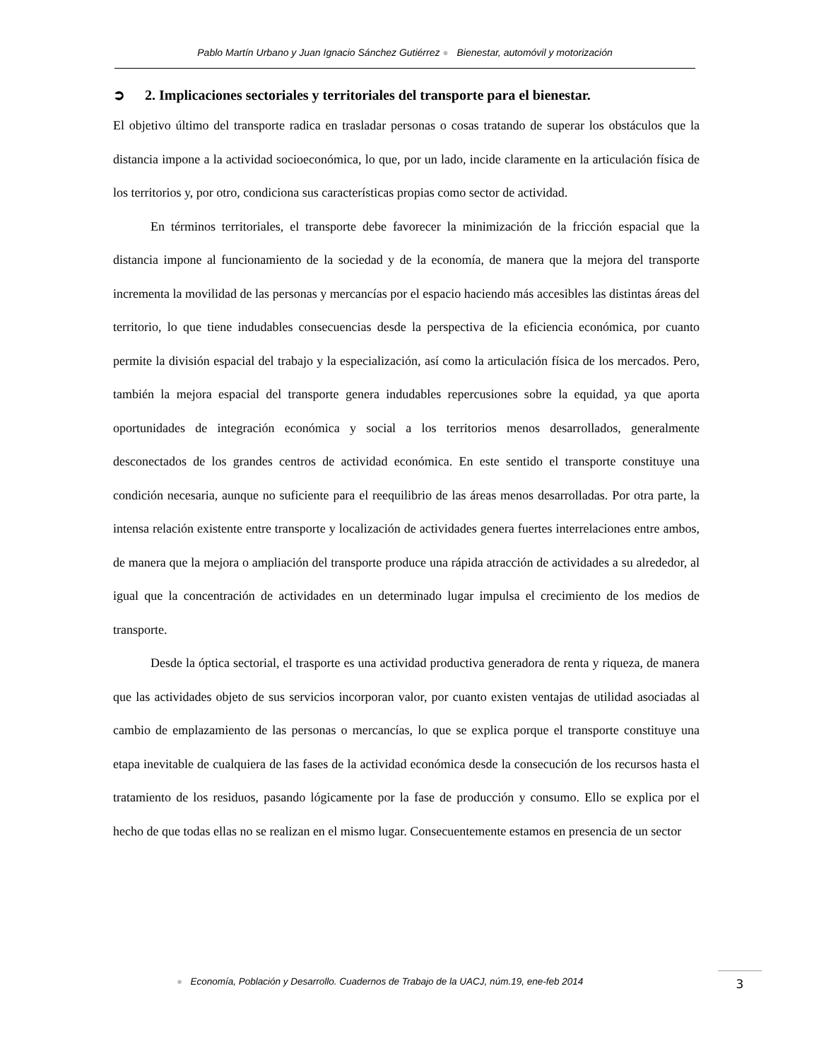Pablo Martín Urbano y Juan Ignacio Sánchez Gutiérrez ● Bienestar, automóvil y motorización
➲ 2. Implicaciones sectoriales y territoriales del transporte para el bienestar.
El objetivo último del transporte radica en trasladar personas o cosas tratando de superar los obstáculos que la distancia impone a la actividad socioeconómica, lo que, por un lado, incide claramente en la articulación física de los territorios y, por otro, condiciona sus características propias como sector de actividad.
En términos territoriales, el transporte debe favorecer la minimización de la fricción espacial que la distancia impone al funcionamiento de la sociedad y de la economía, de manera que la mejora del transporte incrementa la movilidad de las personas y mercancías por el espacio haciendo más accesibles las distintas áreas del territorio, lo que tiene indudables consecuencias desde la perspectiva de la eficiencia económica, por cuanto permite la división espacial del trabajo y la especialización, así como la articulación física de los mercados. Pero, también la mejora espacial del transporte genera indudables repercusiones sobre la equidad, ya que aporta oportunidades de integración económica y social a los territorios menos desarrollados, generalmente desconectados de los grandes centros de actividad económica. En este sentido el transporte constituye una condición necesaria, aunque no suficiente para el reequilibrio de las áreas menos desarrolladas. Por otra parte, la intensa relación existente entre transporte y localización de actividades genera fuertes interrelaciones entre ambos, de manera que la mejora o ampliación del transporte produce una rápida atracción de actividades a su alrededor, al igual que la concentración de actividades en un determinado lugar impulsa el crecimiento de los medios de transporte.
Desde la óptica sectorial, el trasporte es una actividad productiva generadora de renta y riqueza, de manera que las actividades objeto de sus servicios incorporan valor, por cuanto existen ventajas de utilidad asociadas al cambio de emplazamiento de las personas o mercancías, lo que se explica porque el transporte constituye una etapa inevitable de cualquiera de las fases de la actividad económica desde la consecución de los recursos hasta el tratamiento de los residuos, pasando lógicamente por la fase de producción y consumo. Ello se explica por el hecho de que todas ellas no se realizan en el mismo lugar. Consecuentemente estamos en presencia de un sector
● Economía, Población y Desarrollo. Cuadernos de Trabajo de la UACJ, núm.19, ene-feb 2014
3